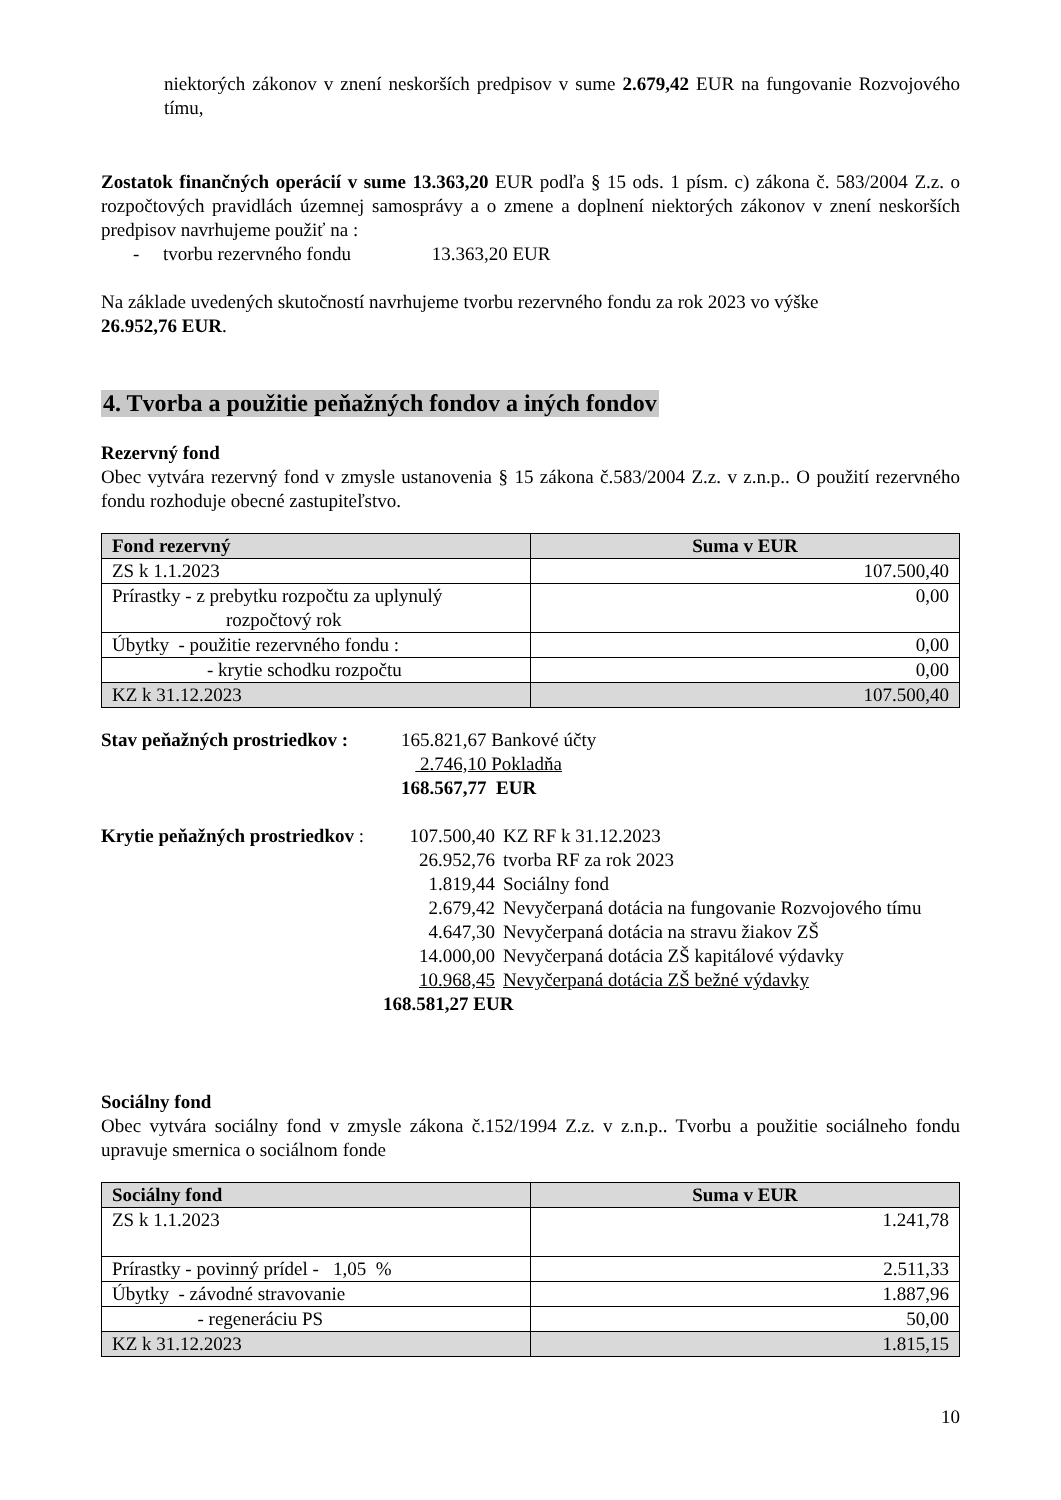niektorých zákonov v znení neskorších predpisov v sume 2.679,42 EUR na fungovanie Rozvojového tímu,
Zostatok finančných operácií v sume 13.363,20 EUR podľa § 15 ods. 1 písm. c) zákona č. 583/2004 Z.z. o rozpočtových pravidlách územnej samosprávy a o zmene a doplnení niektorých zákonov v znení neskorších predpisov navrhujeme použiť na :
- tvorbu rezervného fondu 13.363,20 EUR
Na základe uvedených skutočností navrhujeme tvorbu rezervného fondu za rok 2023 vo výške
26.952,76 EUR.
4. Tvorba a použitie peňažných fondov a iných fondov
Rezervný fond
Obec vytvára rezervný fond v zmysle ustanovenia § 15 zákona č.583/2004 Z.z. v z.n.p.. O použití rezervného fondu rozhoduje obecné zastupiteľstvo.
| Fond rezervný | Suma v EUR |
| --- | --- |
| ZS k 1.1.2023 | 107.500,40 |
| Prírastky - z prebytku rozpočtu za uplynulý rozpočtový rok | 0,00 |
| Úbytky - použitie rezervného fondu : | 0,00 |
| - krytie schodku rozpočtu | 0,00 |
| KZ k 31.12.2023 | 107.500,40 |
Stav peňažných prostriedkov :
165.821,67 Bankové účty
2.746,10 Pokladňa
168.567,77 EUR
Krytie peňažných prostriedkov :
107.500,40 KZ RF k 31.12.2023
26.952,76 tvorba RF za rok 2023
1.819,44 Sociálny fond
2.679,42 Nevyčerpaná dotácia na fungovanie Rozvojového tímu
4.647,30 Nevyčerpaná dotácia na stravu žiakov ZŠ
14.000,00 Nevyčerpaná dotácia ZŠ kapitálové výdavky
10.968,45 Nevyčerpaná dotácia ZŠ bežné výdavky
168.581,27 EUR
Sociálny fond
Obec vytvára sociálny fond v zmysle zákona č.152/1994 Z.z. v z.n.p.. Tvorbu a použitie sociálneho fondu upravuje smernica o sociálnom fonde
| Sociálny fond | Suma v EUR |
| --- | --- |
| ZS k 1.1.2023 | 1.241,78 |
| Prírastky - povinný prídel - 1,05 % | 2.511,33 |
| Úbytky - závodné stravovanie | 1.887,96 |
| - regeneráciu PS | 50,00 |
| KZ k 31.12.2023 | 1.815,15 |
10